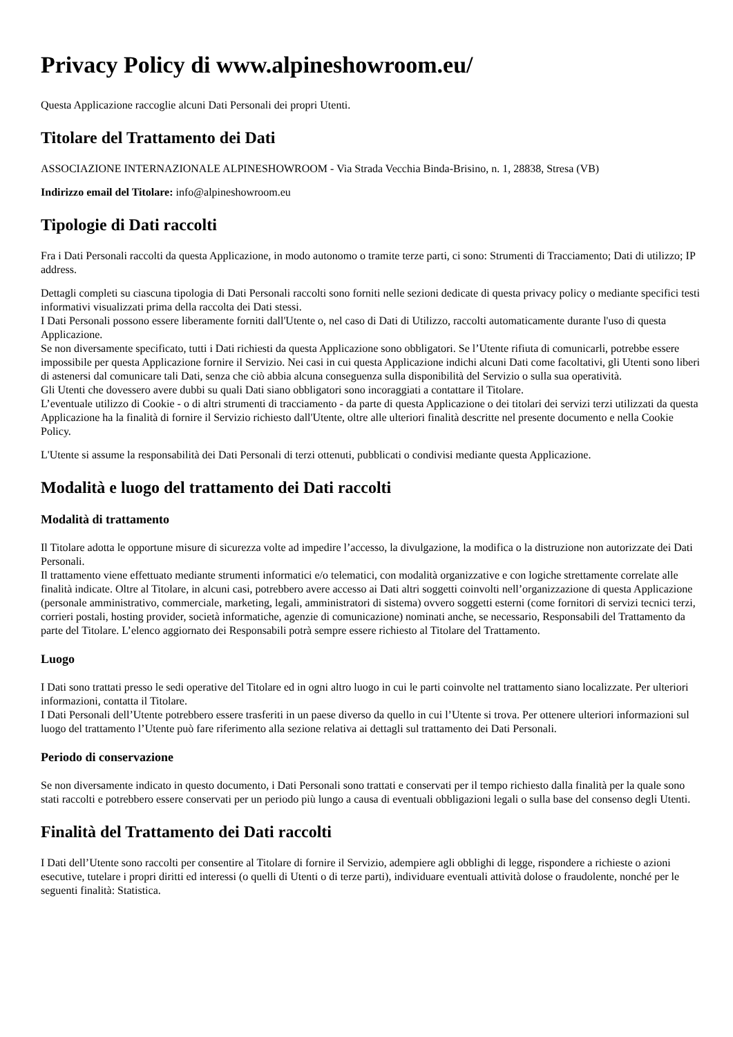Privacy Policy di www.alpineshowroom.eu/
Questa Applicazione raccoglie alcuni Dati Personali dei propri Utenti.
Titolare del Trattamento dei Dati
ASSOCIAZIONE INTERNAZIONALE ALPINESHOWROOM - Via Strada Vecchia Binda-Brisino, n. 1, 28838, Stresa (VB)
Indirizzo email del Titolare: info@alpineshowroom.eu
Tipologie di Dati raccolti
Fra i Dati Personali raccolti da questa Applicazione, in modo autonomo o tramite terze parti, ci sono: Strumenti di Tracciamento; Dati di utilizzo; IP address.
Dettagli completi su ciascuna tipologia di Dati Personali raccolti sono forniti nelle sezioni dedicate di questa privacy policy o mediante specifici testi informativi visualizzati prima della raccolta dei Dati stessi.
I Dati Personali possono essere liberamente forniti dall'Utente o, nel caso di Dati di Utilizzo, raccolti automaticamente durante l'uso di questa Applicazione.
Se non diversamente specificato, tutti i Dati richiesti da questa Applicazione sono obbligatori. Se l’Utente rifiuta di comunicarli, potrebbe essere impossibile per questa Applicazione fornire il Servizio. Nei casi in cui questa Applicazione indichi alcuni Dati come facoltativi, gli Utenti sono liberi di astenersi dal comunicare tali Dati, senza che ciò abbia alcuna conseguenza sulla disponibilità del Servizio o sulla sua operatività.
Gli Utenti che dovessero avere dubbi su quali Dati siano obbligatori sono incoraggiati a contattare il Titolare.
L’eventuale utilizzo di Cookie - o di altri strumenti di tracciamento - da parte di questa Applicazione o dei titolari dei servizi terzi utilizzati da questa Applicazione ha la finalità di fornire il Servizio richiesto dall'Utente, oltre alle ulteriori finalità descritte nel presente documento e nella Cookie Policy.
L'Utente si assume la responsabilità dei Dati Personali di terzi ottenuti, pubblicati o condivisi mediante questa Applicazione.
Modalità e luogo del trattamento dei Dati raccolti
Modalità di trattamento
Il Titolare adotta le opportune misure di sicurezza volte ad impedire l’accesso, la divulgazione, la modifica o la distruzione non autorizzate dei Dati Personali.
Il trattamento viene effettuato mediante strumenti informatici e/o telematici, con modalità organizzative e con logiche strettamente correlate alle finalità indicate. Oltre al Titolare, in alcuni casi, potrebbero avere accesso ai Dati altri soggetti coinvolti nell’organizzazione di questa Applicazione (personale amministrativo, commerciale, marketing, legali, amministratori di sistema) ovvero soggetti esterni (come fornitori di servizi tecnici terzi, corrieri postali, hosting provider, società informatiche, agenzie di comunicazione) nominati anche, se necessario, Responsabili del Trattamento da parte del Titolare. L’elenco aggiornato dei Responsabili potrà sempre essere richiesto al Titolare del Trattamento.
Luogo
I Dati sono trattati presso le sedi operative del Titolare ed in ogni altro luogo in cui le parti coinvolte nel trattamento siano localizzate. Per ulteriori informazioni, contatta il Titolare.
I Dati Personali dell’Utente potrebbero essere trasferiti in un paese diverso da quello in cui l’Utente si trova. Per ottenere ulteriori informazioni sul luogo del trattamento l’Utente può fare riferimento alla sezione relativa ai dettagli sul trattamento dei Dati Personali.
Periodo di conservazione
Se non diversamente indicato in questo documento, i Dati Personali sono trattati e conservati per il tempo richiesto dalla finalità per la quale sono stati raccolti e potrebbero essere conservati per un periodo più lungo a causa di eventuali obbligazioni legali o sulla base del consenso degli Utenti.
Finalità del Trattamento dei Dati raccolti
I Dati dell’Utente sono raccolti per consentire al Titolare di fornire il Servizio, adempiere agli obblighi di legge, rispondere a richieste o azioni esecutive, tutelare i propri diritti ed interessi (o quelli di Utenti o di terze parti), individuare eventuali attività dolose o fraudolente, nonché per le seguenti finalità: Statistica.